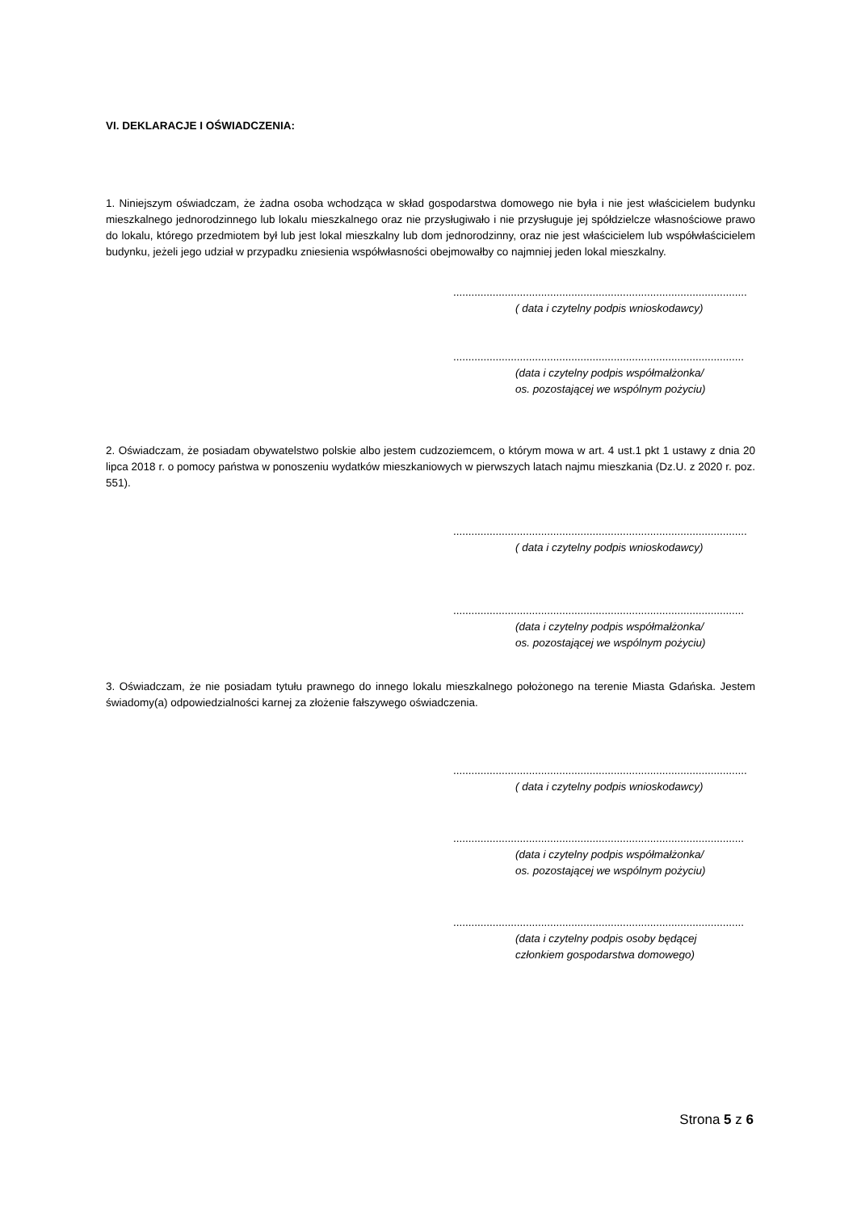VI. DEKLARACJE I OŚWIADCZENIA:
1. Niniejszym oświadczam, że żadna osoba wchodząca w skład gospodarstwa domowego nie była i nie jest właścicielem budynku mieszkalnego jednorodzinnego lub lokalu mieszkalnego oraz nie przysługiwało i nie przysługuje jej spółdzielcze własnościowe prawo do lokalu, którego przedmiotem był lub jest lokal mieszkalny lub dom jednorodzinny, oraz nie jest właścicielem lub współwłaścicielem budynku, jeżeli jego udział w przypadku zniesienia współwłasności obejmowałby co najmniej jeden lokal mieszkalny.
.................................................................................................
( data i czytelny podpis wnioskodawcy)
................................................................................................
(data i czytelny podpis współmałżonka/
os. pozostającej we wspólnym pożyciu)
2. Oświadczam, że posiadam obywatelstwo polskie albo jestem cudzoziemcem, o którym mowa w art. 4 ust.1 pkt 1 ustawy z dnia 20 lipca 2018 r. o pomocy państwa w ponoszeniu wydatków mieszkaniowych w pierwszych latach najmu mieszkania (Dz.U. z 2020 r. poz. 551).
.................................................................................................
( data i czytelny podpis wnioskodawcy)
................................................................................................
(data i czytelny podpis współmałżonka/
os. pozostającej we wspólnym pożyciu)
3. Oświadczam, że nie posiadam tytułu prawnego do innego lokalu mieszkalnego położonego na terenie Miasta Gdańska. Jestem świadomy(a) odpowiedzialności karnej za złożenie fałszywego oświadczenia.
.................................................................................................
( data i czytelny podpis wnioskodawcy)
................................................................................................
(data i czytelny podpis współmałżonka/
os. pozostającej we wspólnym pożyciu)
................................................................................................
(data i czytelny podpis osoby będącej
członkiem gospodarstwa domowego)
Strona 5 z 6